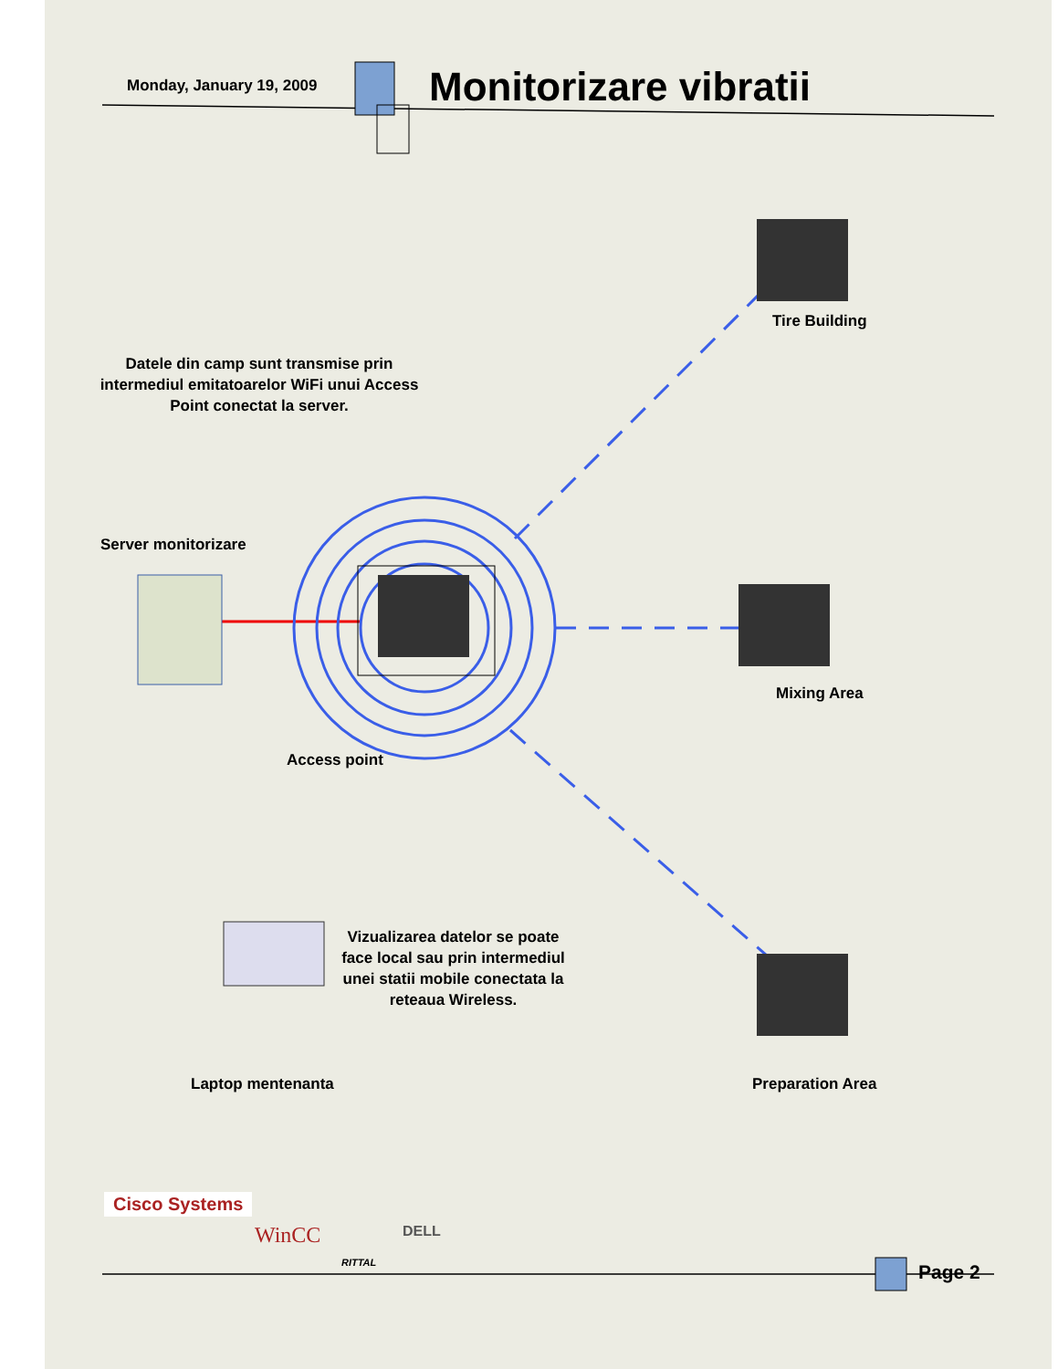Monday, January 19, 2009 Monitorizare vibratii
Tire Building
Datele din camp sunt transmise prin intermediul emitatoarelor WiFi unui Access Point conectat la server.
Server monitorizare
Mixing Area
Access point
Vizualizarea datelor se poate face local sau prin intermediul unei statii mobile conectata la reteaua Wireless.
Laptop mentenanta Preparation Area
Cisco Systems
WinCC
RITTAL
DELL
Page 2